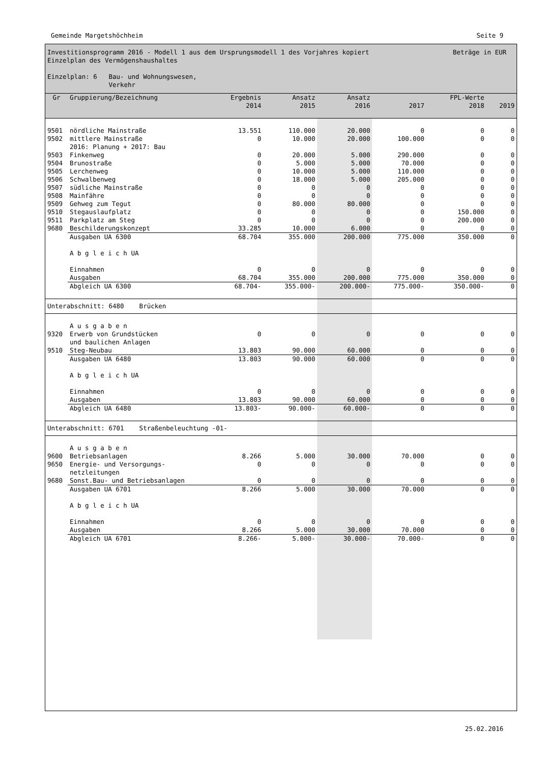Gemeinde Margetshöchheim Seite 9
Investitionsprogramm 2016 - Modell 1 aus dem Ursprungsmodell 1 des Vorjahres kopiert Beträge in EUR
Einzelplan des Vermögenshaushaltes
Einzelplan: 6 Bau- und Wohnungswesen,
Verkehr
| Gr | Gruppierung/Bezeichnung | Ergebnis 2014 | Ansatz 2015 | Ansatz 2016 | 2017 | FPL-Werte 2018 | 2019 |
| --- | --- | --- | --- | --- | --- | --- | --- |
| 9501 | nördliche Mainstraße | 13.551 | 110.000 | 20.000 | 0 | 0 | 0 |
| 9502 | mittlere Mainstraße 2016: Planung + 2017: Bau | 0 | 10.000 | 20.000 | 100.000 | 0 | 0 |
| 9503 | Finkenweg | 0 | 20.000 | 5.000 | 290.000 | 0 | 0 |
| 9504 | Brunostraße | 0 | 5.000 | 5.000 | 70.000 | 0 | 0 |
| 9505 | Lerchenweg | 0 | 10.000 | 5.000 | 110.000 | 0 | 0 |
| 9506 | Schwalbenweg | 0 | 18.000 | 5.000 | 205.000 | 0 | 0 |
| 9507 | südliche Mainstraße | 0 | 0 | 0 | 0 | 0 | 0 |
| 9508 | Mainfähre | 0 | 0 | 0 | 0 | 0 | 0 |
| 9509 | Gehweg zum Tegut | 0 | 80.000 | 80.000 | 0 | 0 | 0 |
| 9510 | Stegauslaufplatz | 0 | 0 | 0 | 0 | 150.000 | 0 |
| 9511 | Parkplatz am Steg | 0 | 0 | 0 | 0 | 200.000 | 0 |
| 9680 | Beschilderungskonzept | 33.285 | 10.000 | 6.000 | 0 | 0 | 0 |
| | Ausgaben UA 6300 A b g l e i c h UA Einnahmen Ausgaben | 68.704 0 68.704 | 355.000 0 355.000 | 200.000 0 200.000 | 775.000 0 775.000 | 350.000 0 350.000 | 0 0 0 |
| | Abgleich UA 6300 | 68.704- | 355.000- | 200.000- | 775.000- | 350.000- | 0 |
| Unterabschnitt: 6480 Brücken | | | | | | | |
| | A u s g a b e n | | | | | | |
| 9320 | Erwerb von Grundstücken und baulichen Anlagen | 0 | 0 | 0 | 0 | 0 | 0 |
| 9510 | Steg-Neubau | 13.803 | 90.000 | 60.000 | 0 | 0 | 0 |
| | Ausgaben UA 6480 A b g l e i c h UA Einnahmen Ausgaben | 13.803 0 13.803 | 90.000 0 90.000 | 60.000 0 60.000 | 0 0 0 | 0 0 0 | 0 0 0 |
| | Abgleich UA 6480 | 13.803- | 90.000- | 60.000- | 0 | 0 | 0 |
| Unterabschnitt: 6701 Straßenbeleuchtung -01- | | | | | | | |
| | A u s g a b e n | | | | | | |
| 9600 | Betriebsanlagen | 8.266 | 5.000 | 30.000 | 70.000 | 0 | 0 |
| 9650 | Energie- und Versorgungs- netzleitungen | 0 | 0 | 0 | 0 | 0 | 0 |
| 9680 | Sonst.Bau- und Betriebsanlagen | 0 | 0 | 0 | 0 | 0 | 0 |
| | Ausgaben UA 6701 A b g l e i c h UA Einnahmen Ausgaben | 8.266 0 8.266 | 5.000 0 5.000 | 30.000 0 30.000 | 70.000 0 70.000 | 0 0 0 | 0 0 0 |
| | Abgleich UA 6701 | 8.266- | 5.000- | 30.000- | 70.000- | 0 | 0 |
25.02.2016